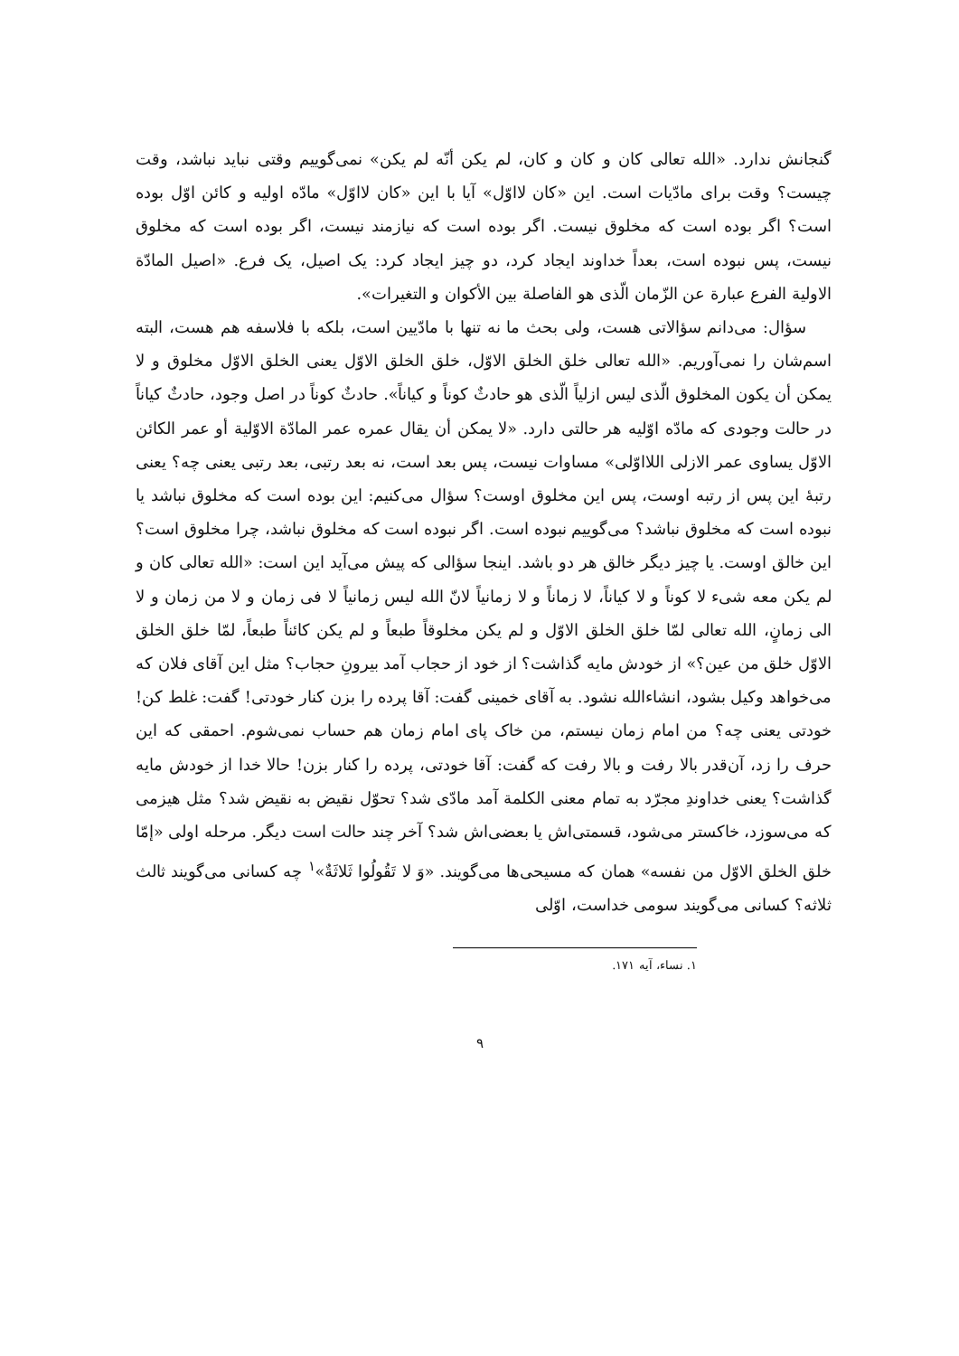گنجانش ندارد. «الله تعالی کان و کان و کان، لم یکن أنّه لم یکن» نمی‌گوییم وقتی نباید نباشد، وقت چیست؟ وقت برای مادّیات است. این «کان لااوّل» آیا با این «کان لااوّل» مادّه اولیه و کائن اوّل بوده است؟ اگر بوده است که مخلوق نیست. اگر بوده است که نیازمند نیست، اگر بوده است که مخلوق نیست، پس نبوده است، بعداً خداوند ایجاد کرد، دو چیز ایجاد کرد: یک اصیل، یک فرع. «اصیل المادّة الاولیة الفرع عبارة عن الزّمان الّذی هو الفاصلة بین الأکوان و التغیرات».
سؤال: می‌دانم سؤالاتی هست، ولی بحث ما نه تنها با مادّیین است، بلکه با فلاسفه هم هست، البته اسم‌شان را نمی‌آوریم. «الله تعالی خلق الخلق الاوّل، خلق الخلق الاوّل یعنی الخلق الاوّل مخلوق و لا یمکن أن یکون المخلوق الّذی لیس ازلیاً الّذی هو حادثٌ کوناً و کیاناً». حادثٌ کوناً در اصل وجود، حادثٌ کیاناً در حالت وجودی که مادّه اوّلیه هر حالتی دارد. «لا یمکن أن یقال عمره عمر المادّة الاوّلیة أو عمر الکائن الاوّل یساوی عمر الازلی اللااوّلی» مساوات نیست، پس بعد است، نه بعد رتبی، بعد رتبی یعنی چه؟ یعنی رتبهٔ این پس از رتبه اوست، پس این مخلوق اوست؟ سؤال می‌کنیم: این بوده است که مخلوق نباشد یا نبوده است که مخلوق نباشد؟ می‌گوییم نبوده است. اگر نبوده است که مخلوق نباشد، چرا مخلوق است؟ این خالق اوست. یا چیز دیگر خالق هر دو باشد. اینجا سؤالی که پیش می‌آید این است: «الله تعالی کان و لم یکن معه شیء لا کوناً و لا کیاناً، لا زماناً و لا زمانیاً لانّ الله لیس زمانیاً لا فی زمان و لا من زمان و لا الی زمانٍ، الله تعالی لمّا خلق الخلق الاوّل و لم یکن مخلوقاً طبعاً و لم یکن کائناً طبعاً، لمّا خلق الخلق الاوّل خلق من عین؟» از خودش مایه گذاشت؟ از خود از حجاب آمد بیرونِ حجاب؟ مثل این آقای فلان که می‌خواهد وکیل بشود، انشاءالله نشود. به آقای خمینی گفت: آقا پرده را بزن کنار خودتی! گفت: غلط کن! خودتی یعنی چه؟ من امام زمان نیستم، من خاک پای امام زمان هم حساب نمی‌شوم. احمقی که این حرف را زد، آن‌قدر بالا رفت و بالا رفت که گفت: آقا خودتی، پرده را کنار بزن! حالا خدا از خودش مایه گذاشت؟ یعنی خداوندِ مجرّد به تمام معنی الکلمة آمد مادّی شد؟ تحوّل نقیض به نقیض شد؟ مثل هیزمی که می‌سوزد، خاکستر می‌شود، قسمتی‌اش یا بعضی‌اش شد؟ آخر چند حالت است دیگر. مرحله اولی «إمّا خلق الخلق الاوّل من نفسه» همان که مسیحی‌ها می‌گویند. «وَ لا تَقُولُوا ثَلاثَةٌ»<sup>۱</sup> چه کسانی می‌گویند ثالث ثلاثه؟ کسانی می‌گویند سومی خداست، اوّلی
۱. نساء، آیه ۱۷۱.
۹